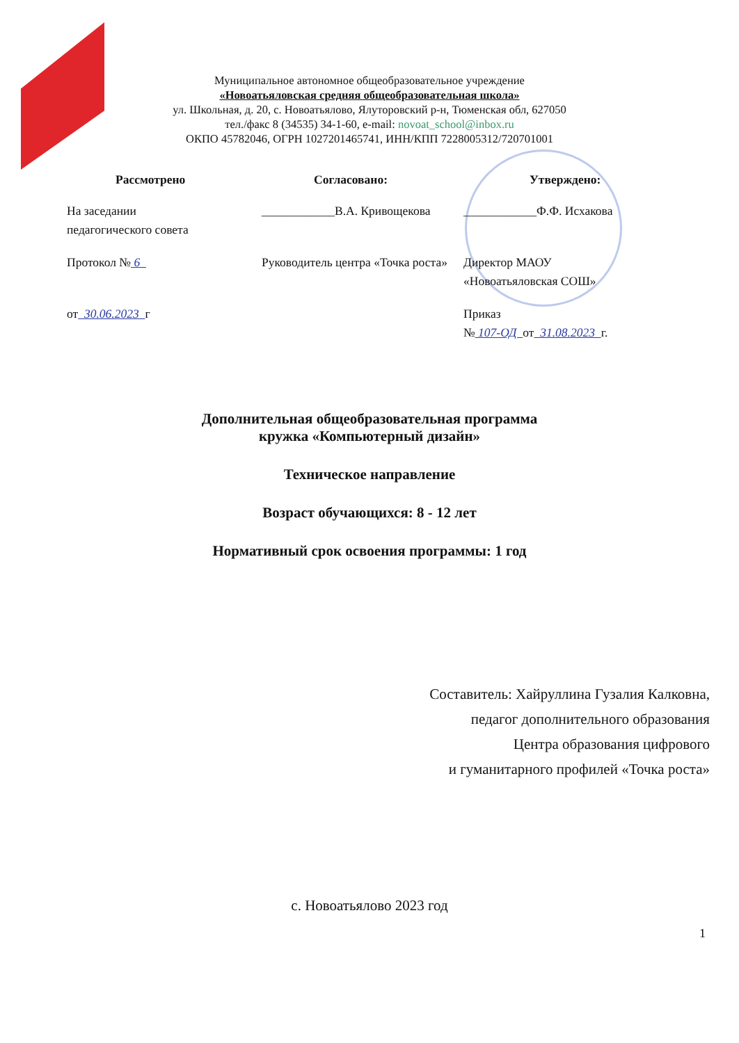Муниципальное автономное общеобразовательное учреждение
«Новоатьяловская средняя общеобразовательная школа»
ул. Школьная, д. 20, с. Новоатьялово, Ялуторовский р-н, Тюменская обл, 627050
тел./факс 8 (34535) 34-1-60, e-mail: novoat_school@inbox.ru
ОКПО 45782046, ОГРН 1027201465741, ИНН/КПП 7228005312/720701001
Рассмотрено
На заседании
педагогического совета
Протокол № 6
от 30.06.2023 г
Согласовано:
____________В.А. Кривощекова
Руководитель центра «Точка роста»
Утверждено:
____________Ф.Ф. Исхакова
Директор МАОУ
«Новоатьяловская СОШ»
Приказ
№ 107-ОД от 31.08.2023 г.
Дополнительная общеобразовательная программа
кружка «Компьютерный дизайн»
Техническое направление
Возраст обучающихся: 8 - 12 лет
Нормативный срок освоения программы: 1 год
Составитель: Хайруллина Гузалия Калковна,
педагог дополнительного образования
Центра образования цифрового
и гуманитарного профилей «Точка роста»
с. Новоатьялово 2023 год
1